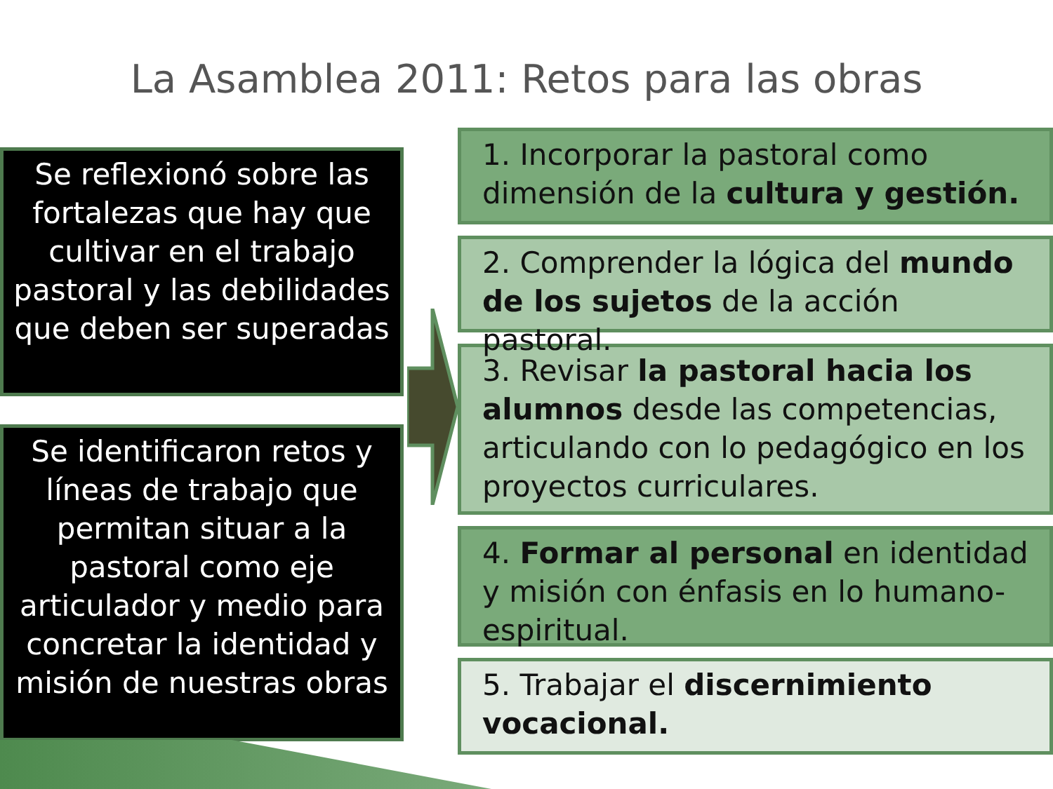La Asamblea 2011: Retos para las obras
Se reflexionó sobre las fortalezas que hay que cultivar en el trabajo pastoral y las debilidades que deben ser superadas
Se identificaron retos y líneas de trabajo que permitan situar a la pastoral como eje articulador y medio para concretar la identidad y misión de nuestras obras
1. Incorporar la pastoral como dimensión de la cultura y gestión.
2. Comprender la lógica del mundo de los sujetos de la acción pastoral.
3. Revisar la pastoral hacia los alumnos desde las competencias, articulando con lo pedagógico en los proyectos curriculares.
4. Formar al personal en identidad y misión con énfasis en lo humano-espiritual.
5. Trabajar el discernimiento vocacional.